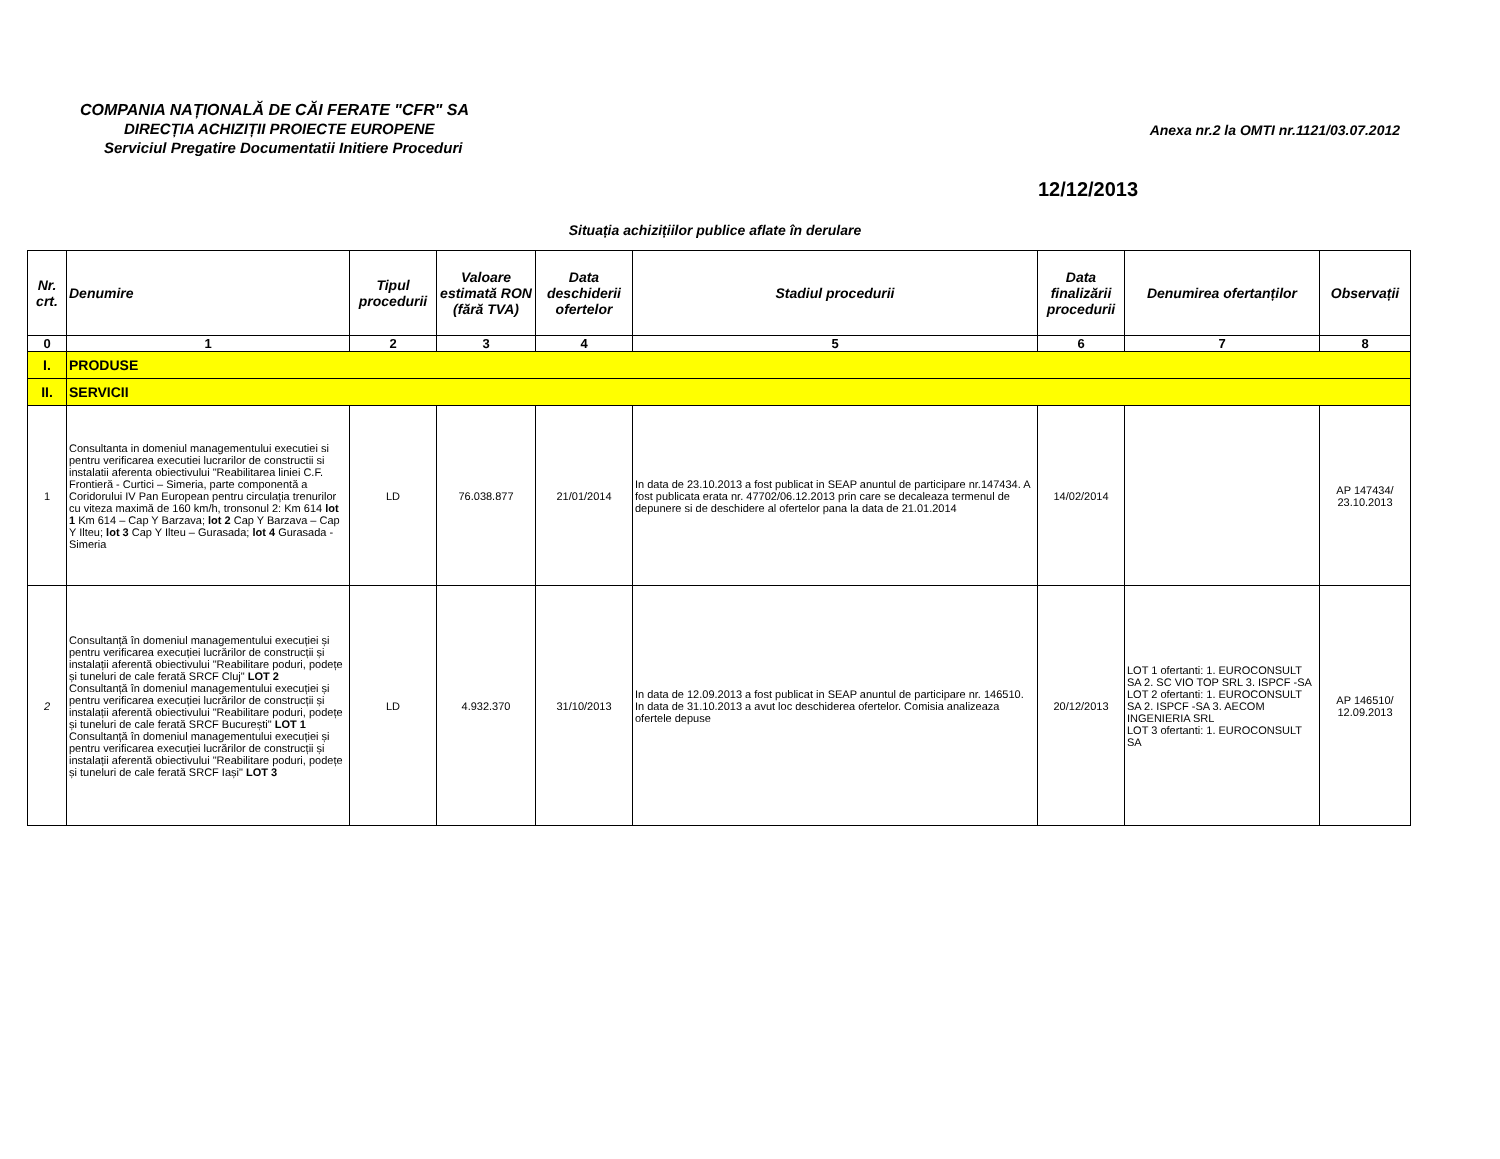COMPANIA NAȚIONALĂ DE CĂI FERATE "CFR" SA
DIRECȚIA ACHIZIȚII PROIECTE EUROPENE
Serviciul Pregatire Documentatii Initiere Proceduri
Anexa nr.2 la OMTI nr.1121/03.07.2012
12/12/2013
Situația achizițiilor publice aflate în derulare
| Nr. crt. | Denumire | Tipul procedurii | Valoare estimată RON (fără TVA) | Data deschiderii ofertelor | Stadiul procedurii | Data finalizării procedurii | Denumirea ofertanților | Observații |
| --- | --- | --- | --- | --- | --- | --- | --- | --- |
| 0 | 1 | 2 | 3 | 4 | 5 | 6 | 7 | 8 |
| I. | PRODUSE | | | | | | | |
| II. | SERVICII | | | | | | | |
| 1 | Consultanta in domeniul managementului executiei si pentru verificarea executiei lucrarilor de constructii si instalatii aferenta obiectivului "Reabilitarea liniei C.F. Frontieră - Curtici – Simeria, parte componentă a Coridorului IV Pan European pentru circulația trenurilor cu viteza maximă de 160 km/h, tronsonul 2: Km 614 lot 1 Km 614 – Cap Y Barzava; lot 2 Cap Y Barzava – Cap Y Ilteu; lot 3 Cap Y Ilteu – Gurasada; lot 4 Gurasada - Simeria | LD | 76.038.877 | 21/01/2014 | In data de 23.10.2013 a fost publicat in SEAP anuntul de participare nr.147434. A fost publicata erata nr. 47702/06.12.2013 prin care se decaleaza termenul de depunere si de deschidere al ofertelor pana la data de 21.01.2014 | 14/02/2014 | | AP 147434/ 23.10.2013 |
| 2 | Consultanță în domeniul managementului execuției și pentru verificarea execuției lucrărilor de construcții și instalații aferentă obiectivului "Reabilitare poduri, podețe și tuneluri de cale ferată SRCF Cluj" LOT 2 Consultanță în domeniul managementului execuției și pentru verificarea execuției lucrărilor de construcții și instalații aferentă obiectivului "Reabilitare poduri, podețe și tuneluri de cale ferată SRCF București" LOT 1 Consultanță în domeniul managementului execuției și pentru verificarea execuției lucrărilor de construcții și instalații aferentă obiectivului "Reabilitare poduri, podețe și tuneluri de cale ferată SRCF Iași" LOT 3 | LD | 4.932.370 | 31/10/2013 | In data de 12.09.2013 a fost publicat in SEAP anuntul de participare nr. 146510. In data de 31.10.2013 a avut loc deschiderea ofertelor. Comisia analizeaza ofertele depuse | 20/12/2013 | LOT 1 ofertanti: 1. EUROCONSULT SA 2. SC VIO TOP SRL 3. ISPCF -SA LOT 2 ofertanti: 1. EUROCONSULT SA 2. ISPCF -SA 3. AECOM INGENIERIA SRL LOT 3 ofertanti: 1. EUROCONSULT SA | AP 146510/ 12.09.2013 |